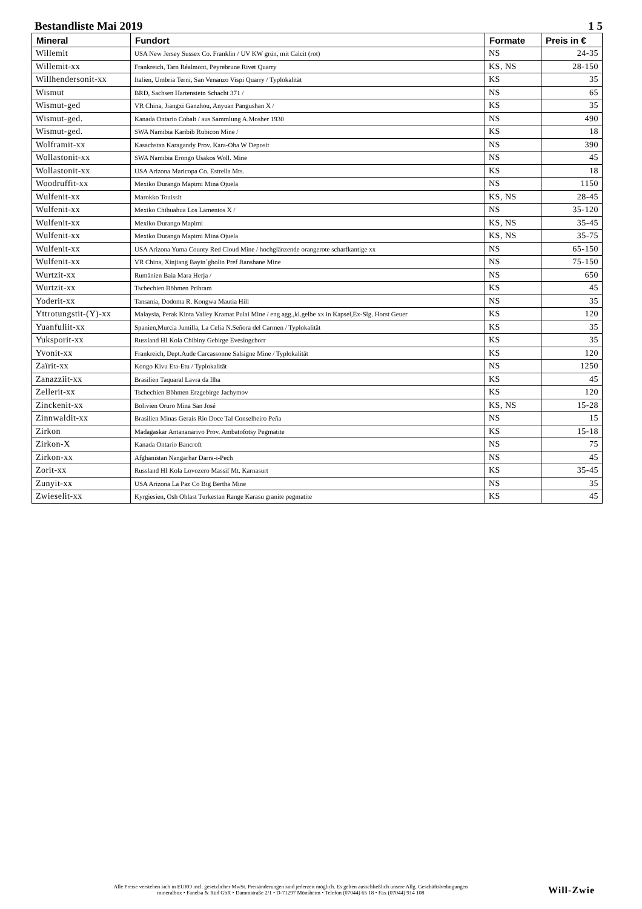Bestandliste Mai 2019 1 5
| Mineral | Fundort | Formate | Preis in € |
| --- | --- | --- | --- |
| Willemit | USA New Jersey Sussex Co. Franklin / UV KW grün, mit Calcit (rot) | NS | 24-35 |
| Willemit-xx | Frankreich, Tarn Réalmont, Peyrebrune Rivet Quarry | KS, NS | 28-150 |
| Willhendersonit-xx | Italien, Umbria Terni, San Venanzo Vispi Quarry / Typlokalität | KS | 35 |
| Wismut | BRD, Sachsen Hartenstein Schacht 371 / | NS | 65 |
| Wismut-ged | VR China, Jiangxi Ganzhou, Anyuan Pangushan X / | KS | 35 |
| Wismut-ged. | Kanada Ontario Cobalt / aus Sammlung A.Mosher 1930 | NS | 490 |
| Wismut-ged. | SWA Namibia Karibib Rubicon Mine / | KS | 18 |
| Wolframit-xx | Kasachstan Karagandy Prov. Kara-Oba W Deposit | NS | 390 |
| Wollastonit-xx | SWA Namibia Erongo Usakos Woll. Mine | NS | 45 |
| Wollastonit-xx | USA Arizona Maricopa Co. Estrella Mts. | KS | 18 |
| Woodruffit-xx | Mexiko Durango Mapimi Mina Ojuela | NS | 1150 |
| Wulfenit-xx | Marokko Touissit | KS, NS | 28-45 |
| Wulfenit-xx | Mexiko Chihuahua Los Lamentos X / | NS | 35-120 |
| Wulfenit-xx | Mexiko Durango Mapimi | KS, NS | 35-45 |
| Wulfenit-xx | Mexiko Durango Mapimi Mina Ojuela | KS, NS | 35-75 |
| Wulfenit-xx | USA Arizona Yuma County Red Cloud Mine / hochglänzende orangerote scharfkantige xx | NS | 65-150 |
| Wulfenit-xx | VR China, Xinjiang Bayin´gholin Pref Jianshane Mine | NS | 75-150 |
| Wurtzit-xx | Rumänien Baia Mara Herja / | NS | 650 |
| Wurtzit-xx | Tschechien Böhmen Pribram | KS | 45 |
| Yoderit-xx | Tansania, Dodoma R. Kongwa Mautia Hill | NS | 35 |
| Yttrotungstit-(Y)-xx | Malaysia, Perak Kinta Valley Kramat Pulai Mine / eng agg.,kl.gelbe xx in Kapsel,Ex-Slg. Horst Geuer | KS | 120 |
| Yuanfuliit-xx | Spanien,Murcia Jumilla, La Celia N.Señora del Carmen / Typlokalität | KS | 35 |
| Yuksporit-xx | Russland HI Kola Chibiny Gebirge Eveslogchorr | KS | 35 |
| Yvonit-xx | Frankreich, Dept.Aude Carcassonne Salsigne Mine / Typlokalität | KS | 120 |
| Zaïrit-xx | Kongo Kivu Eta-Etu / Typlokalität | NS | 1250 |
| Zanazziit-xx | Brasilien Taquaral Lavra da Ilha | KS | 45 |
| Zellerit-xx | Tschechien Böhmen Erzgebirge Jachymov | KS | 120 |
| Zinckenit-xx | Bolivien Oruro Mina San José | KS, NS | 15-28 |
| Zinnwaldit-xx | Brasilien Minas Gerais Rio Doce Tal Conselheiro Peña | NS | 15 |
| Zirkon | Madagaskar Antananarivo Prov. Ambatofotsy Pegmatite | KS | 15-18 |
| Zirkon-X | Kanada Ontario Bancroft | NS | 75 |
| Zirkon-xx | Afghanistan Nangarhar Darra-i-Pech | NS | 45 |
| Zorit-xx | Russland HI Kola Lovozero Massif Mt. Karnasurt | KS | 35-45 |
| Zunyit-xx | USA Arizona La Paz Co Big Bertha Mine | NS | 35 |
| Zwieselit-xx | Kyrgiesien, Osh Oblast Turkestan Range Karasu granite pegmatite | KS | 45 |
Alle Preise verstehen sich in EURO incl. gesetzlicher MwSt. Preisänderungen sind jederzeit möglich. Es gelten ausschließlich unsere Allg. Geschäftsbedingungen
mineralbox • Fanelsa & Rüd GbR • Dammstraße 2/1 • D-71297 Mönsheim • Telefon (07044) 65 18 • Fax (07044) 914 108
Will-Zwie